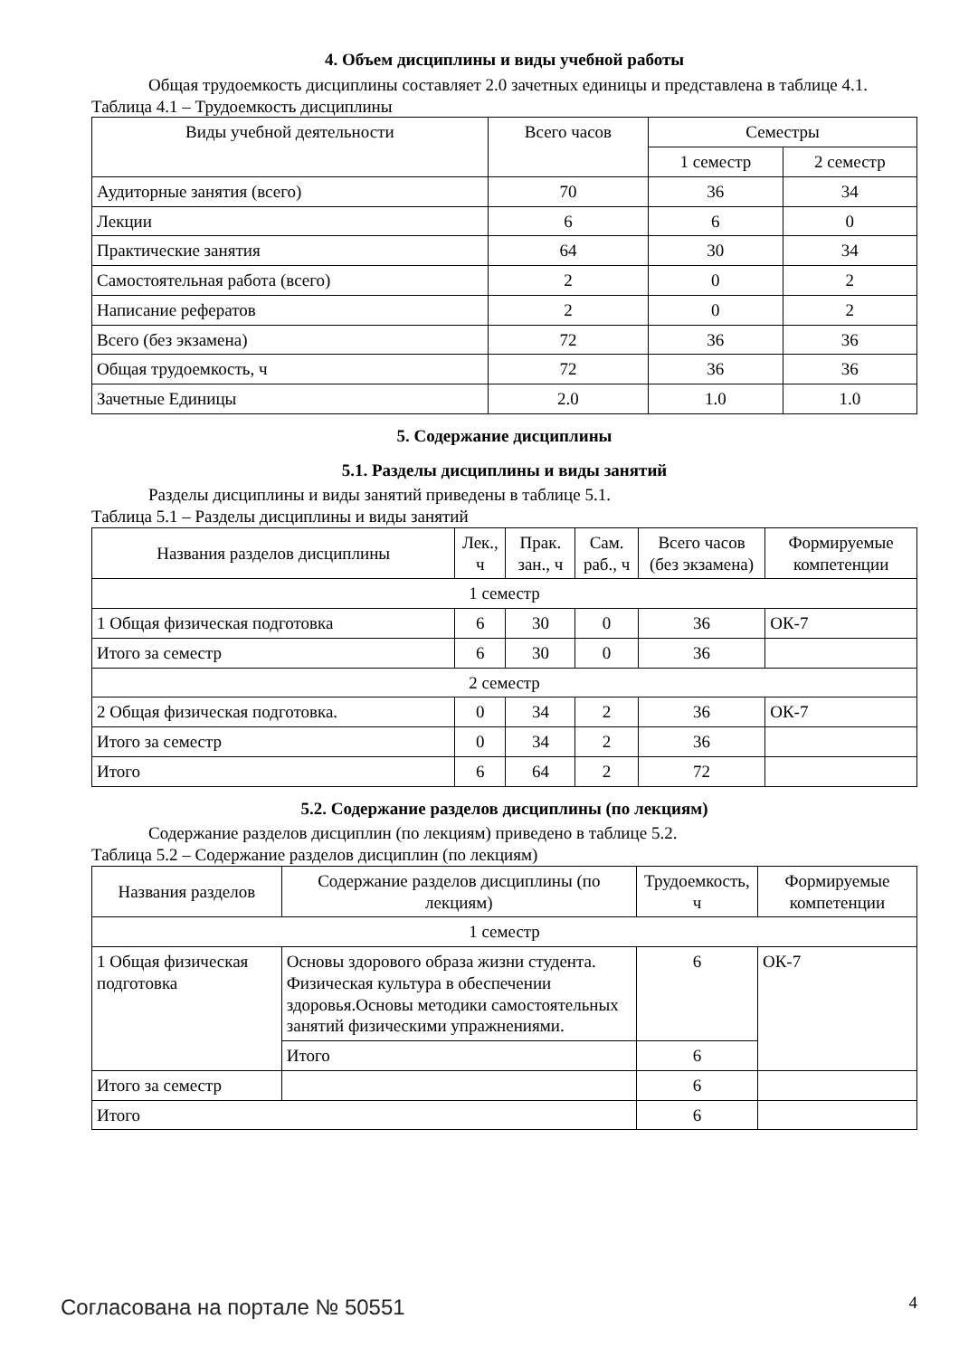4. Объем дисциплины и виды учебной работы
Общая трудоемкость дисциплины составляет 2.0 зачетных единицы и представлена в таблице 4.1.
Таблица 4.1 – Трудоемкость дисциплины
| Виды учебной деятельности | Всего часов | Семестры | |
| --- | --- | --- | --- |
| | | 1 семестр | 2 семестр |
| Аудиторные занятия (всего) | 70 | 36 | 34 |
| Лекции | 6 | 6 | 0 |
| Практические занятия | 64 | 30 | 34 |
| Самостоятельная работа (всего) | 2 | 0 | 2 |
| Написание рефератов | 2 | 0 | 2 |
| Всего (без экзамена) | 72 | 36 | 36 |
| Общая трудоемкость, ч | 72 | 36 | 36 |
| Зачетные Единицы | 2.0 | 1.0 | 1.0 |
5. Содержание дисциплины
5.1. Разделы дисциплины и виды занятий
Разделы дисциплины и виды занятий приведены в таблице 5.1.
Таблица 5.1 – Разделы дисциплины и виды занятий
| Названия разделов дисциплины | Лек., ч | Прак. зан., ч | Сам. раб., ч | Всего часов (без экзамена) | Формируемые компетенции |
| --- | --- | --- | --- | --- | --- |
| 1 семестр | | | | | |
| 1 Общая физическая подготовка | 6 | 30 | 0 | 36 | ОК-7 |
| Итого за семестр | 6 | 30 | 0 | 36 | |
| 2 семестр | | | | | |
| 2 Общая физическая подготовка. | 0 | 34 | 2 | 36 | ОК-7 |
| Итого за семестр | 0 | 34 | 2 | 36 | |
| Итого | 6 | 64 | 2 | 72 | |
5.2. Содержание разделов дисциплины (по лекциям)
Содержание разделов дисциплин (по лекциям) приведено в таблице 5.2.
Таблица 5.2 – Содержание разделов дисциплин (по лекциям)
| Названия разделов | Содержание разделов дисциплины (по лекциям) | Трудоемкость, ч | Формируемые компетенции |
| --- | --- | --- | --- |
| 1 семестр | | | |
| 1 Общая физическая подготовка | Основы здорового образа жизни студента. Физическая культура в обеспечении здоровья.Основы методики самостоятельных занятий физическими упражнениями. | 6 | ОК-7 |
| | Итого | 6 | |
| Итого за семестр | | 6 | |
| Итого | | 6 | |
Согласована на портале № 50551 4